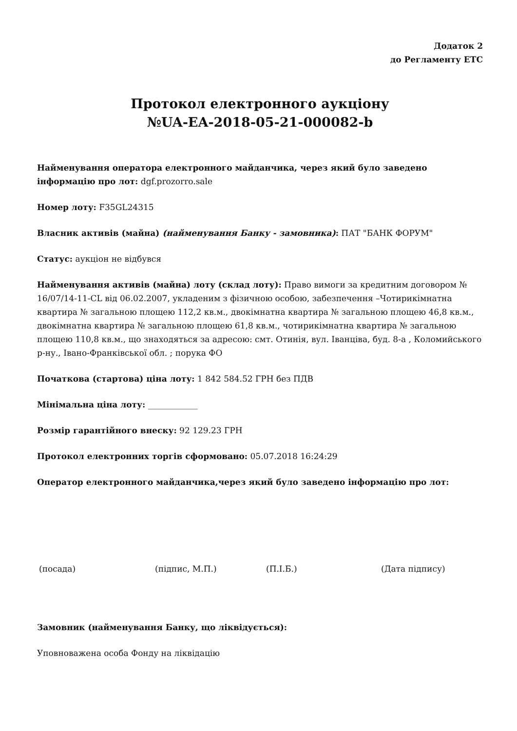Додаток 2
до Регламенту ЕТС
Протокол електронного аукціону
№UA-EA-2018-05-21-000082-b
Найменування оператора електронного майданчика, через який було заведено інформацію про лот: dgf.prozorro.sale
Номер лоту: F35GL24315
Власник активів (майна) (найменування Банку - замовника): ПАТ "БАНК ФОРУМ"
Статус: аукціон не відбувся
Найменування активів (майна) лоту (склад лоту): Право вимоги за кредитним договором № 16/07/14-11-CL від 06.02.2007, укладеним з фізичною особою, забезпечення –Чотирикімнатна квартира № загальною площею 112,2 кв.м., двокімнатна квартира № загальною площею 46,8 кв.м., двокімнатна квартира № загальною площею 61,8 кв.м., чотирикімнатна квартира № загальною площею 110,8 кв.м., що знаходяться за адресою: смт. Отинія, вул. Іванціва, буд. 8-а , Коломийського р-ну., Івано-Франківської обл. ; порука ФО
Початкова (стартова) ціна лоту: 1 842 584.52 ГРН без ПДВ
Мінімальна ціна лоту: ____________
Розмір гарантійного внеску: 92 129.23 ГРН
Протокол електронних торгів сформовано: 05.07.2018 16:24:29
Оператор електронного майданчика,через який було заведено інформацію про лот:
(посада) (підпис, М.П.) (П.І.Б.) (Дата підпису)
Замовник (найменування Банку, що ліквідується):
Уповноважена особа Фонду на ліквідацію